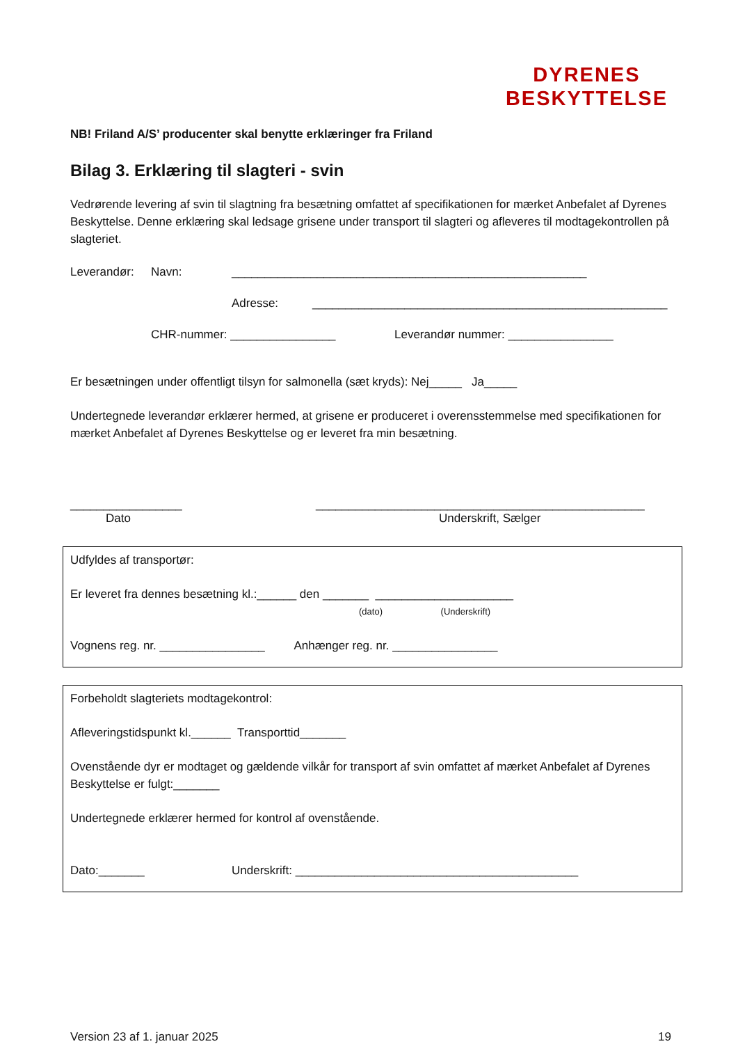DYRENES
BESKYTTELSE
NB! Friland A/S’ producenter skal benytte erklæringer fra Friland
Bilag 3. Erklæring til slagteri - svin
Vedrørende levering af svin til slagtning fra besætning omfattet af specifikationen for mærket Anbefalet af Dyrenes Beskyttelse. Denne erklæring skal ledsage grisene under transport til slagteri og afleveres til modtagekontrollen på slagteriet.
Leverandør: Navn: ______________________________________________________
Adresse: ______________________________________________________
CHR-nummer: ________________ Leverandør nummer: ________________
Er besætningen under offentligt tilsyn for salmonella (sæt kryds): Nej_____ Ja_____
Undertegnede leverandør erklærer hermed, at grisene er produceret i overensstemmelse med specifikationen for mærket Anbefalet af Dyrenes Beskyttelse og er leveret fra min besætning.
_________________ __________________________________________________
Dato Underskrift, Sælger
Udfyldes af transportør:
Er leveret fra dennes besætning kl.:______ den _______ _____________________
(dato) (Underskrift)
Vognens reg. nr. ________________ Anhænger reg. nr. ________________
Forbeholdt slagteriets modtagekontrol:
Afleveringstidspunkt kl.______ Transporttid_______
Ovenstående dyr er modtaget og gældende vilkår for transport af svin omfattet af mærket Anbefalet af Dyrenes Beskyttelse er fulgt:_______
Undertegnede erklærer hermed for kontrol af ovenstående.
Dato:_______ Underskrift: ___________________________________________
Version 23 af 1. januar 2025 19